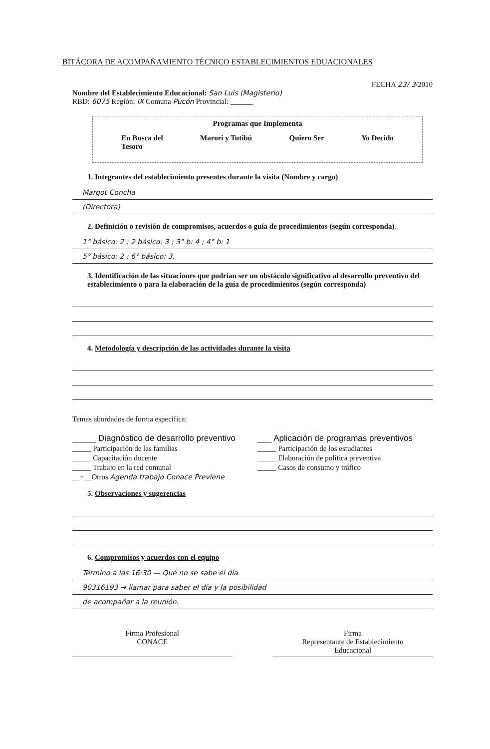BITÁCORA DE ACOMPAÑAMIENTO TÉCNICO ESTABLECIMIENTOS EDUACIONALES
FECHA 23/ 3/2010
Nombre del Establecimiento Educacional: San Luis (Magisterio)
RBD: 6075 Región: IX Comuna Pucón Provincial: ______
Programas que Implementa
En Busca del
Tesoro Marori y Tutibú Quiero Ser Yo Decido
1. Integrantes del establecimiento presentes durante la visita (Nombre y cargo)
Margot Concha
(Directora)
2. Definición o revisión de compromisos, acuerdos o guía de procedimientos (según corresponda).
1° básico: 2 ; 2 básico: 3 ; 3° b: 4 ; 4° b: 1
5° básico: 2 ; 6° básico: 3.
3. Identificación de las situaciones que podrían ser un obstáculo significativo al desarrollo preventivo del establecimiento o para la elaboración de la guía de procedimientos (según corresponda)
4. Metodología y descripción de las actividades durante la visita
Temas abordados de forma específica:
_____ Diagnóstico de desarrollo preventivo
___ Aplicación de programas preventivos
_____ Participación de las familias
_____ Participación de los estudiantes
_____ Capacitación docente
_____ Elaboración de política preventiva
_____ Trabajo en la red comunal
_____ Casos de consumo y tráfico
__+__Otros Agenda trabajo Conace Previene
5. Observaciones y sugerencias
6. Compromisos y acuerdos con el equipo
Término a las 16:30 — Qué no se sabe el día
90316193 → llamar para saber el día y la posibilidad
de acompañar a la reunión.
Firma Profesional
CONACE
Firma
Representante de Establecimiento
Educacional